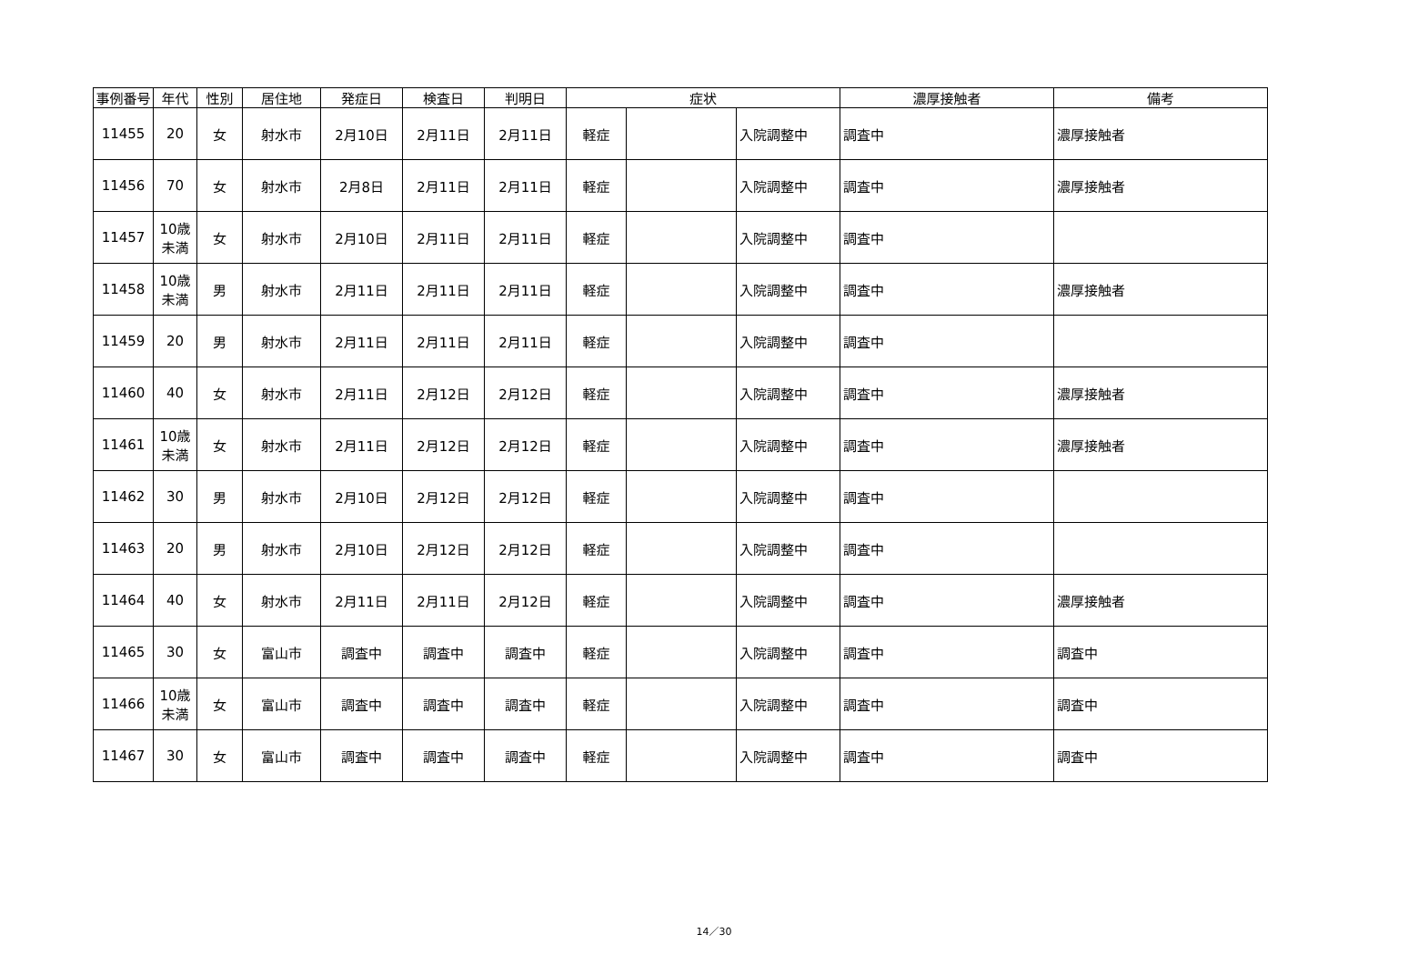| 事例番号 | 年代 | 性別 | 居住地 | 発症日 | 検査日 | 判明日 | 症状 | | | 濃厚接触者 | 備考 |
| --- | --- | --- | --- | --- | --- | --- | --- | --- | --- | --- | --- |
| 11455 | 20 | 女 | 射水市 | 2月10日 | 2月11日 | 2月11日 | 軽症 | | 入院調整中 | 調査中 | 濃厚接触者 |
| 11456 | 70 | 女 | 射水市 | 2月8日 | 2月11日 | 2月11日 | 軽症 | | 入院調整中 | 調査中 | 濃厚接触者 |
| 11457 | 10歳 未満 | 女 | 射水市 | 2月10日 | 2月11日 | 2月11日 | 軽症 | | 入院調整中 | 調査中 | |
| 11458 | 10歳 未満 | 男 | 射水市 | 2月11日 | 2月11日 | 2月11日 | 軽症 | | 入院調整中 | 調査中 | 濃厚接触者 |
| 11459 | 20 | 男 | 射水市 | 2月11日 | 2月11日 | 2月11日 | 軽症 | | 入院調整中 | 調査中 | |
| 11460 | 40 | 女 | 射水市 | 2月11日 | 2月12日 | 2月12日 | 軽症 | | 入院調整中 | 調査中 | 濃厚接触者 |
| 11461 | 10歳 未満 | 女 | 射水市 | 2月11日 | 2月12日 | 2月12日 | 軽症 | | 入院調整中 | 調査中 | 濃厚接触者 |
| 11462 | 30 | 男 | 射水市 | 2月10日 | 2月12日 | 2月12日 | 軽症 | | 入院調整中 | 調査中 | |
| 11463 | 20 | 男 | 射水市 | 2月10日 | 2月12日 | 2月12日 | 軽症 | | 入院調整中 | 調査中 | |
| 11464 | 40 | 女 | 射水市 | 2月11日 | 2月11日 | 2月12日 | 軽症 | | 入院調整中 | 調査中 | 濃厚接触者 |
| 11465 | 30 | 女 | 富山市 | 調査中 | 調査中 | 調査中 | 軽症 | | 入院調整中 | 調査中 | 調査中 |
| 11466 | 10歳 未満 | 女 | 富山市 | 調査中 | 調査中 | 調査中 | 軽症 | | 入院調整中 | 調査中 | 調査中 |
| 11467 | 30 | 女 | 富山市 | 調査中 | 調査中 | 調査中 | 軽症 | | 入院調整中 | 調査中 | 調査中 |
14／30